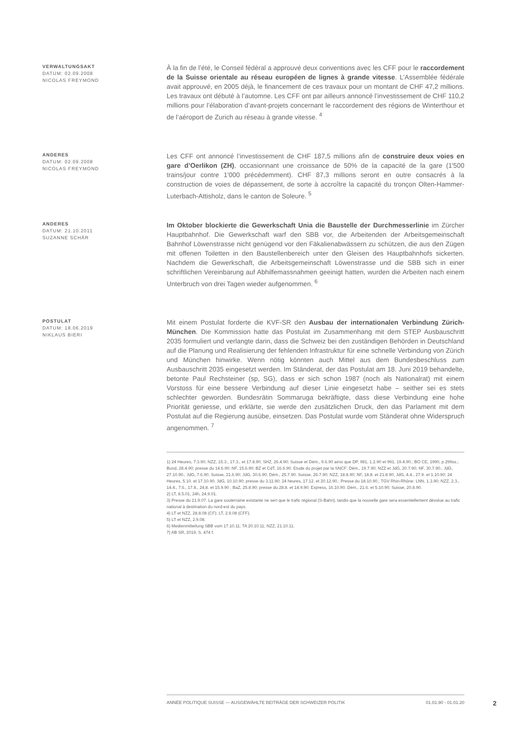VERWALTUNGSAKT
DATUM: 02.09.2008
NICOLAS FREYMOND
À la fin de l’été, le Conseil fédéral a approuvé deux conventions avec les CFF pour le raccordement de la Suisse orientale au réseau européen de lignes à grande vitesse. L’Assemblée fédérale avait approuvé, en 2005 déjà, le financement de ces travaux pour un montant de CHF 47,2 millions. Les travaux ont débuté à l’automne. Les CFF ont par ailleurs annoncé l’investissement de CHF 110,2 millions pour l’élaboration d’avant-projets concernant le raccordement des régions de Winterthour et de l’aéroport de Zurich au réseau à grande vitesse. <sup>4</sup>
ANDERES
DATUM: 02.09.2008
NICOLAS FREYMOND
Les CFF ont annoncé l’investissement de CHF 187,5 millions afin de construire deux voies en gare d’Oerlikon (ZH), occasionnant une croissance de 50% de la capacité de la gare (1'500 trains/jour contre 1'000 précédemment). CHF 87,3 millions seront en outre consacrés à la construction de voies de dépassement, de sorte à accroître la capacité du tronçon Olten-Hammer-Luterbach-Attisholz, dans le canton de Soleure. <sup>5</sup>
ANDERES
DATUM: 21.10.2011
SUZANNE SCHÄR
Im Oktober blockierte die Gewerkschaft Unia die Baustelle der Durchmesserlinie im Zürcher Hauptbahnhof. Die Gewerkschaft warf den SBB vor, die Arbeitenden der Arbeitsgemeinschaft Bahnhof Löwenstrasse nicht genügend vor den Fäkalienabwässern zu schützen, die aus den Zügen mit offenen Toiletten in den Baustellenbereich unter den Gleisen des Hauptbahnhofs sickerten. Nachdem die Gewerkschaft, die Arbeitsgemeinschaft Löwenstrasse und die SBB sich in einer schriftlichen Vereinbarung auf Abhilfemassnahmen geeinigt hatten, wurden die Arbeiten nach einem Unterbruch von drei Tagen wieder aufgenommen. <sup>6</sup>
POSTULAT
DATUM: 18.06.2019
NIKLAUS BIERI
Mit einem Postulat forderte die KVF-SR den Ausbau der internationalen Verbindung Zürich-München. Die Kommission hatte das Postulat im Zusammenhang mit dem STEP Ausbauschritt 2035 formuliert und verlangte darin, dass die Schweiz bei den zuständigen Behörden in Deutschland auf die Planung und Realisierung der fehlenden Infrastruktur für eine schnelle Verbindung von Zürich und München hinwirke. Wenn nötig könnten auch Mittel aus dem Bundesbeschluss zum Ausbauschritt 2035 eingesetzt werden. Im Ständerat, der das Postulat am 18. Juni 2019 behandelte, betonte Paul Rechsteiner (sp, SG), dass er sich schon 1987 (noch als Nationalrat) mit einem Vorstoss für eine bessere Verbindung auf dieser Linie eingesetzt habe – seither sei es stets schlechter geworden. Bundesrätin Sommaruga bekräftigte, dass diese Verbindung eine hohe Priorität geniesse, und erklärte, sie werde den zusätzlichen Druck, den das Parlament mit dem Postulat auf die Regierung ausübe, einsetzen. Das Postulat wurde vom Ständerat ohne Widerspruch angenommen. <sup>7</sup>
1) 24 Heures, 7.3.90; NZZ, 15.3., 17.3., et 17.8.90; SHZ, 26.4.90; Suisse et Dém., 9.6.90 ainsi que DP, 981, 1.2.90 et 991, 19.4.90.; BO CE, 1990, p.299ss.; Bund, 28.4.90; presse du 14.6.90; NF, 15.6.90; BZ et CdT, 16.6.90. Etude du projet par la SNCF: Dém., 19.7.90; NZZ et JdG, 20.7.90; NF, 30.7.90.; JdG, 27.10.90.; JdG, 7.6.90. Suisse, 21.6.90; JdG, 30.6.90; Dém., 25.7.90. Suisse, 26.7.90; NZZ, 18.8.90; NF, 18.8. et 21.8.90; JdG, 4.4., 27.9. et 1.10.90; 24 Heures, 5.10. et 17.10.90. JdG, 10.10.90; presse du 3.11.90; 24 heures, 17.12. et 20.12.90.; Presse du 18.10.90.; TGV Rhin-Rhône: LNN, 1.3.90; NZZ, 2.3., 14.4., 7.6., 17.8., 24.8. et 15.9.90 ; BaZ, 25.8.90; presse du 28.8. et 14.9.90; Express, 16.10.90. Dém., 21.6. et 5.10.90; Suisse, 20.8.90.
2) LT, 8.5.01; 24h, 24.9.01.
3) Presse du 21.9.07. La gare souterraine existante ne sert que le trafic régional (S-Bahn), tandis que la nouvelle gare sera essentiellement dévolue au trafic national à destination du nord-est du pays.
4) LT et NZZ, 28.8.08 (CF); LT, 2.9.08 (CFF).
5) LT et NZZ, 2.9.08.
6) Medienmitteilung SBB vom 17.10.11; TA 20.10.11; NZZ, 21.10.11.
7) AB SR, 2019, S. 474 f.
ANNÉE POLITIQUE SUISSE — AUSGEWÄHLTE BEITRÄGE DER SCHWEIZER POLITIK 01.01.90 - 01.01.20
2